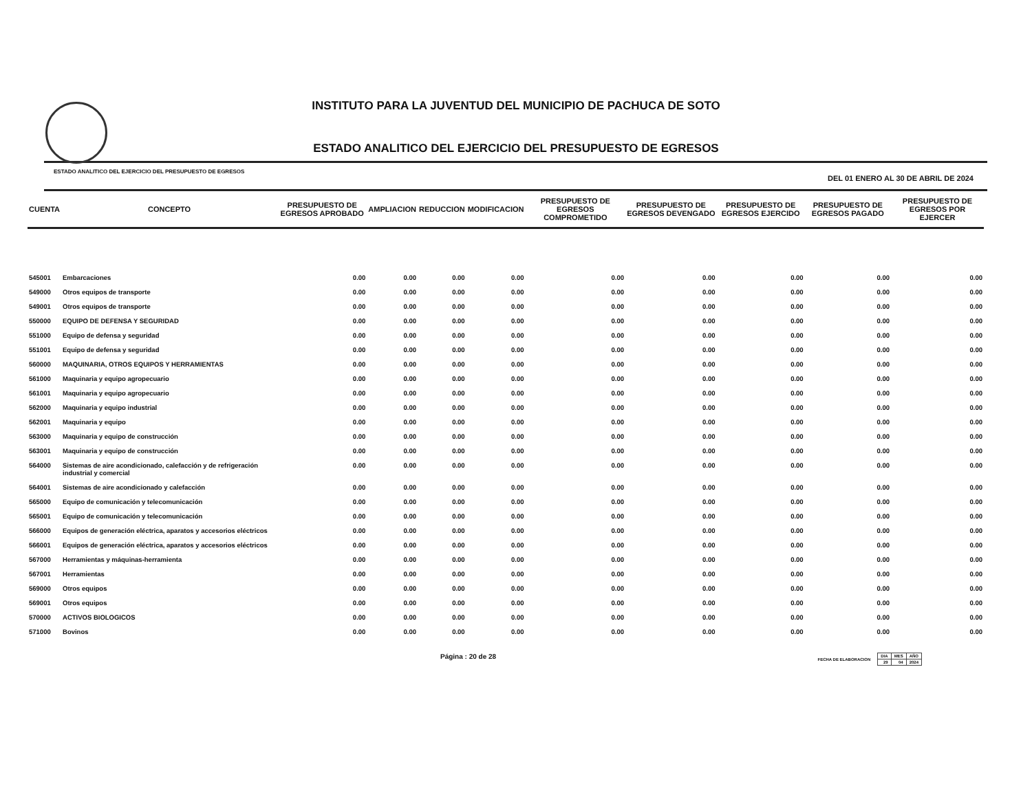INSTITUTO PARA LA JUVENTUD DEL MUNICIPIO DE PACHUCA DE SOTO
ESTADO ANALITICO DEL EJERCICIO DEL PRESUPUESTO DE EGRESOS
ESTADO ANALITICO DEL EJERCICIO DEL PRESUPUESTO DE EGRESOS DEL 01 ENERO AL 30 DE ABRIL DE 2024
| CUENTA | CONCEPTO | PRESUPUESTO DE EGRESOS APROBADO | AMPLIACION | REDUCCION | MODIFICACION | PRESUPUESTO DE EGRESOS COMPROMETIDO | PRESUPUESTO DE EGRESOS DEVENGADO | PRESUPUESTO DE EGRESOS EJERCIDO | PRESUPUESTO DE EGRESOS PAGADO | PRESUPUESTO DE EGRESOS POR EJERCER |
| --- | --- | --- | --- | --- | --- | --- | --- | --- | --- | --- |
| 545001 | Embarcaciones | 0.00 | 0.00 | 0.00 | 0.00 | 0.00 | 0.00 | 0.00 | 0.00 | 0.00 |
| 549000 | Otros equipos de transporte | 0.00 | 0.00 | 0.00 | 0.00 | 0.00 | 0.00 | 0.00 | 0.00 | 0.00 |
| 549001 | Otros equipos de transporte | 0.00 | 0.00 | 0.00 | 0.00 | 0.00 | 0.00 | 0.00 | 0.00 | 0.00 |
| 550000 | EQUIPO DE DEFENSA Y SEGURIDAD | 0.00 | 0.00 | 0.00 | 0.00 | 0.00 | 0.00 | 0.00 | 0.00 | 0.00 |
| 551000 | Equipo de defensa y seguridad | 0.00 | 0.00 | 0.00 | 0.00 | 0.00 | 0.00 | 0.00 | 0.00 | 0.00 |
| 551001 | Equipo de defensa y seguridad | 0.00 | 0.00 | 0.00 | 0.00 | 0.00 | 0.00 | 0.00 | 0.00 | 0.00 |
| 560000 | MAQUINARIA, OTROS EQUIPOS Y HERRAMIENTAS | 0.00 | 0.00 | 0.00 | 0.00 | 0.00 | 0.00 | 0.00 | 0.00 | 0.00 |
| 561000 | Maquinaria y equipo agropecuario | 0.00 | 0.00 | 0.00 | 0.00 | 0.00 | 0.00 | 0.00 | 0.00 | 0.00 |
| 561001 | Maquinaria y equipo agropecuario | 0.00 | 0.00 | 0.00 | 0.00 | 0.00 | 0.00 | 0.00 | 0.00 | 0.00 |
| 562000 | Maquinaria y equipo industrial | 0.00 | 0.00 | 0.00 | 0.00 | 0.00 | 0.00 | 0.00 | 0.00 | 0.00 |
| 562001 | Maquinaria y equipo | 0.00 | 0.00 | 0.00 | 0.00 | 0.00 | 0.00 | 0.00 | 0.00 | 0.00 |
| 563000 | Maquinaria y equipo de construcción | 0.00 | 0.00 | 0.00 | 0.00 | 0.00 | 0.00 | 0.00 | 0.00 | 0.00 |
| 563001 | Maquinaria y equipo de construcción | 0.00 | 0.00 | 0.00 | 0.00 | 0.00 | 0.00 | 0.00 | 0.00 | 0.00 |
| 564000 | Sistemas de aire acondicionado, calefacción y de refrigeración industrial y comercial | 0.00 | 0.00 | 0.00 | 0.00 | 0.00 | 0.00 | 0.00 | 0.00 | 0.00 |
| 564001 | Sistemas de aire acondicionado y calefacción | 0.00 | 0.00 | 0.00 | 0.00 | 0.00 | 0.00 | 0.00 | 0.00 | 0.00 |
| 565000 | Equipo de comunicación y telecomunicación | 0.00 | 0.00 | 0.00 | 0.00 | 0.00 | 0.00 | 0.00 | 0.00 | 0.00 |
| 565001 | Equipo de comunicación y telecomunicación | 0.00 | 0.00 | 0.00 | 0.00 | 0.00 | 0.00 | 0.00 | 0.00 | 0.00 |
| 566000 | Equipos de generación eléctrica, aparatos y accesorios eléctricos | 0.00 | 0.00 | 0.00 | 0.00 | 0.00 | 0.00 | 0.00 | 0.00 | 0.00 |
| 566001 | Equipos de generación eléctrica, aparatos y accesorios eléctricos | 0.00 | 0.00 | 0.00 | 0.00 | 0.00 | 0.00 | 0.00 | 0.00 | 0.00 |
| 567000 | Herramientas y máquinas-herramienta | 0.00 | 0.00 | 0.00 | 0.00 | 0.00 | 0.00 | 0.00 | 0.00 | 0.00 |
| 567001 | Herramientas | 0.00 | 0.00 | 0.00 | 0.00 | 0.00 | 0.00 | 0.00 | 0.00 | 0.00 |
| 569000 | Otros equipos | 0.00 | 0.00 | 0.00 | 0.00 | 0.00 | 0.00 | 0.00 | 0.00 | 0.00 |
| 569001 | Otros equipos | 0.00 | 0.00 | 0.00 | 0.00 | 0.00 | 0.00 | 0.00 | 0.00 | 0.00 |
| 570000 | ACTIVOS BIOLOGICOS | 0.00 | 0.00 | 0.00 | 0.00 | 0.00 | 0.00 | 0.00 | 0.00 | 0.00 |
| 571000 | Bovinos | 0.00 | 0.00 | 0.00 | 0.00 | 0.00 | 0.00 | 0.00 | 0.00 | 0.00 |
Página : 20 de 28
FECHA DE ELABORACION
| DIA | MES | AÑO |
| 29 | 04 | 2024 |